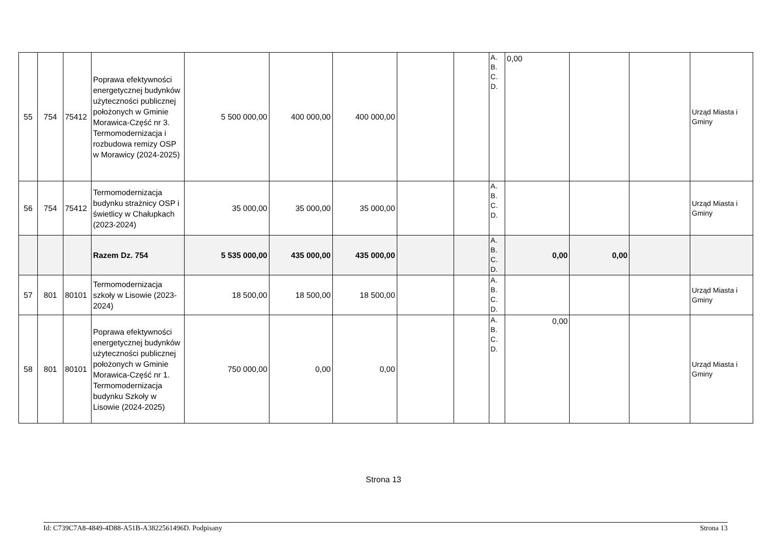| 55 | 754 | 75412 | Poprawa efektywności energetycznej budynków użyteczności publicznej położonych w Gminie Morawica-Część nr 3. Termomodernizacja i rozbudowa remizy OSP w Morawicy (2024-2025) | 5 500 000,00 | 400 000,00 | 400 000,00 | | | A. B. C. D. | 0,00 | | | Urząd Miasta i Gminy |
| 56 | 754 | 75412 | Termomodernizacja budynku strażnicy OSP i świetlicy w Chałupkach (2023-2024) | 35 000,00 | 35 000,00 | 35 000,00 | | | A. B. C. D. | | | | Urząd Miasta i Gminy |
| | | | Razem Dz. 754 | 5 535 000,00 | 435 000,00 | 435 000,00 | | | A. B. C. D. | 0,00 | 0,00 | | |
| 57 | 801 | 80101 | Termomodernizacja szkoły w Lisowie (2023-2024) | 18 500,00 | 18 500,00 | 18 500,00 | | | A. B. C. D. | | | | Urząd Miasta i Gminy |
| 58 | 801 | 80101 | Poprawa efektywności energetycznej budynków użyteczności publicznej położonych w Gminie Morawica-Część nr 1. Termomodernizacja budynku Szkoły w Lisowie (2024-2025) | 750 000,00 | 0,00 | 0,00 | | | A. B. C. D. | 0,00 | | | Urząd Miasta i Gminy |
Strona 13
Id: C739C7A8-4849-4D88-A51B-A3822561496D. Podpisany Strona 13